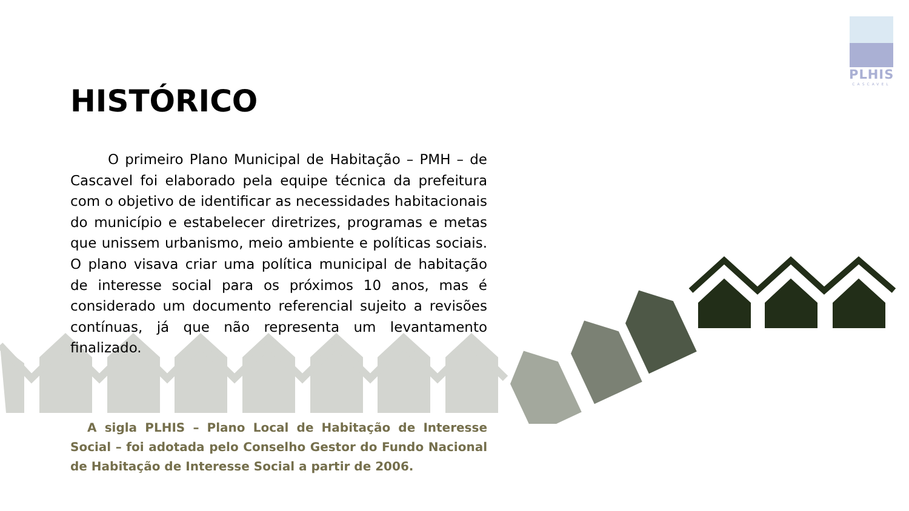PLHIS
CASCAVEL
HISTÓRICO
O primeiro Plano Municipal de Habitação – PMH – de Cascavel foi elaborado pela equipe técnica da prefeitura com o objetivo de identificar as necessidades habitacionais do município e estabelecer diretrizes, programas e metas que unissem urbanismo, meio ambiente e políticas sociais. O plano visava criar uma política municipal de habitação de interesse social para os próximos 10 anos, mas é considerado um documento referencial sujeito a revisões contínuas, já que não representa um levantamento finalizado.
A sigla PLHIS – Plano Local de Habitação de Interesse Social – foi adotada pelo Conselho Gestor do Fundo Nacional de Habitação de Interesse Social a partir de 2006.